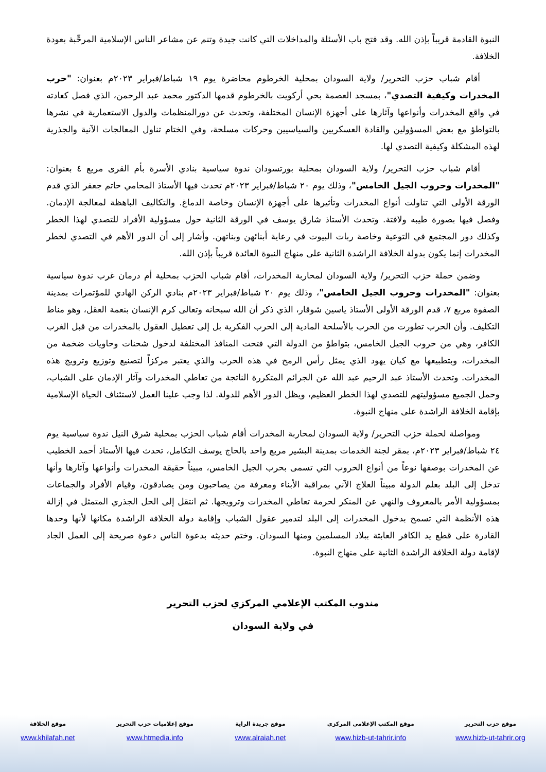النبوة القادمة قريباً بإذن الله. وقد فتح باب الأسئلة والمداخلات التي كانت جيدة وتنم عن مشاعر الناس الإسلامية المرحِّبة بعودة الخلافة.
أقام شباب حزب التحرير/ ولاية السودان بمحلية الخرطوم محاضرة يوم ١٩ شباط/فبراير ٢٠٢٣م بعنوان: "حرب المخدرات وكيفية التصدي"، بمسجد العصمة بحي أركويت بالخرطوم قدمها الدكتور محمد عبد الرحمن، الذي فصل كعادته في واقع المخدرات وأنواعها وآثارها على أجهزة الإنسان المختلفة، وتحدث عن دورالمنظمات والدول الاستعمارية في نشرها بالتواطؤ مع بعض المسؤولين والقادة العسكريين والسياسيين وحركات مسلحة، وفي الختام تناول المعالجات الآنية والجذرية لهذه المشكلة وكيفية التصدي لها.
أقام شباب حزب التحرير/ ولاية السودان بمحلية بورتسودان ندوة سياسية بنادي الأسرة بأم القرى مربع ٤ بعنوان: "المخدرات وحروب الجيل الخامس"، وذلك يوم ٢٠ شباط/فبراير ٢٠٢٣م تحدث فيها الأستاذ المحامي حاتم جعفر الذي قدم الورقة الأولى التي تناولت أنواع المخدرات وتأثيرها على أجهزة الإنسان وخاصة الدماغ. والتكاليف الباهظة لمعالجة الإدمان. وفصل فيها بصورة طيبه ولافتة. وتحدث الأستاذ شارق يوسف في الورقة الثانية حول مسؤولية الأفراد للتصدي لهذا الخطر وكذلك دور المجتمع في التوعية وخاصة ربات البيوت في رعاية أبنائهن وبناتهن. وأشار إلى أن الدور الأهم في التصدي لخطر المخدرات إنما يكون بدولة الخلافة الراشدة الثانية على منهاج النبوة العائدة قريباً بإذن الله.
وضمن حملة حزب التحرير/ ولاية السودان لمحاربة المخدرات، أقام شباب الحزب بمحلية أم درمان غرب ندوة سياسية بعنوان: "المخدرات وحروب الجيل الخامس"، وذلك يوم ٢٠ شباط/فبراير ٢٠٢٣م بنادي الركن الهادي للمؤتمرات بمدينة الصفوة مربع ٧، قدم الورقة الأولى الأستاذ ياسين شوقار، الذي ذكر أن الله سبحانه وتعالى كرم الإنسان بنعمة العقل، وهو مناط التكليف. وأن الحرب تطورت من الحرب بالأسلحة المادية إلى الحرب الفكرية بل إلى تعطيل العقول بالمخدرات من قبل الغرب الكافر، وهي من حروب الجيل الخامس، بتواطؤ من الدولة التي فتحت المنافذ المختلفة لدخول شحنات وحاويات ضخمة من المخدرات، وبتطبيعها مع كيان يهود الذي يمثل رأس الرمح في هذه الحرب والذي يعتبر مركزاً لتصنيع وتوزيع وترويج هذه المخدرات. وتحدث الأستاذ عبد الرحيم عبد الله عن الجرائم المتكررة الناتجة من تعاطي المخدرات وآثار الإدمان على الشباب، وحمل الجميع مسؤوليتهم للتصدي لهذا الخطر العظيم، ويظل الدور الأهم للدولة. لذا وجب علينا العمل لاستئناف الحياة الإسلامية بإقامة الخلافة الراشدة على منهاج النبوة.
ومواصلة لحملة حزب التحرير/ ولاية السودان لمحاربة المخدرات أقام شباب الحزب بمحلية شرق النيل ندوة سياسية يوم ٢٤ شباط/فبراير ٢٠٢٣م، بمقر لجنة الخدمات بمدينة البشير مربع واحد بالحاج يوسف التكامل، تحدث فيها الأستاذ أحمد الخطيب عن المخدرات بوصفها نوعاً من أنواع الحروب التي تسمى بحرب الجيل الخامس، مبيناً حقيقة المخدرات وأنواعها وآثارها وأنها تدخل إلى البلد بعلم الدولة مبيناً العلاج الآني بمراقبة الأبناء ومعرفة من يصاحبون ومن يصادقون، وقيام الأفراد والجماعات بمسؤولية الأمر بالمعروف والنهي عن المنكر لحرمة تعاطي المخدرات وترويجها. ثم انتقل إلى الحل الجذري المتمثل في إزالة هذه الأنظمة التي تسمح بدخول المخدرات إلى البلد لتدمير عقول الشباب وإقامة دولة الخلافة الراشدة مكانها لأنها وحدها القادرة على قطع يد الكافر العابثة ببلاد المسلمين ومنها السودان. وختم حديثه بدعوة الناس دعوة صريحة إلى العمل الجاد لإقامة دولة الخلافة الراشدة الثانية على منهاج النبوة.
مندوب المكتب الإعلامي المركزي لحزب التحرير
في ولاية السودان
موقع حزب التحرير
www.hizb-ut-tahrir.org
موقع المكتب الإعلامي المركزي
www.hizb-ut-tahrir.info
موقع جريدة الراية
www.alraiah.net
موقع إعلاميات حزب التحرير
www.htmedia.info
موقع الخلافة
www.khilafah.net